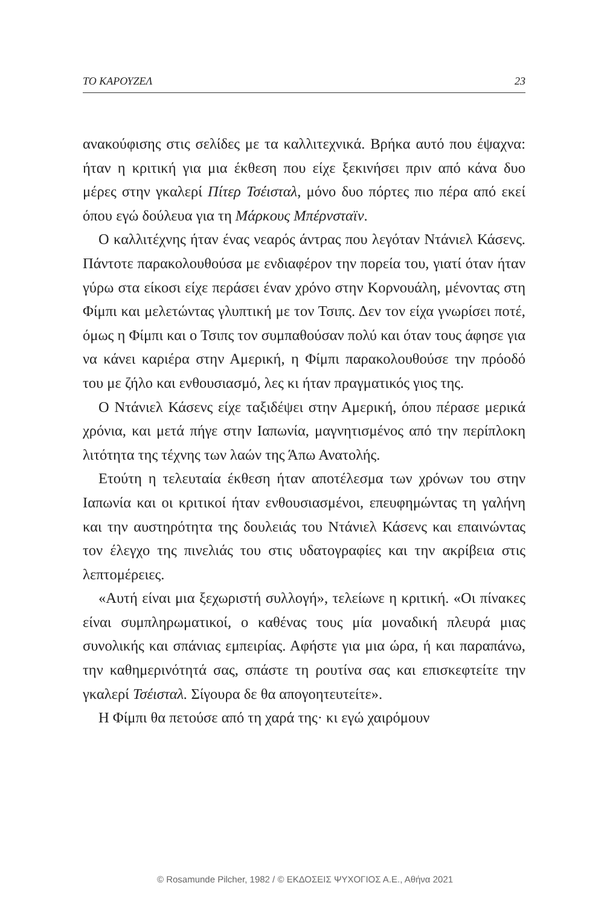ΤΟ ΚΑΡΟΥΖΕΛ 23
ανακούφισης στις σελίδες με τα καλλιτεχνικά. Βρήκα αυτό που έψαχνα: ήταν η κριτική για μια έκθεση που είχε ξεκινήσει πριν από κάνα δυο μέρες στην γκαλερί Πίτερ Τσέισταλ, μόνο δυο πόρτες πιο πέρα από εκεί όπου εγώ δούλευα για τη Μάρκους Μπέρνσταϊν.
Ο καλλιτέχνης ήταν ένας νεαρός άντρας που λεγόταν Ντάνιελ Κάσενς. Πάντοτε παρακολουθούσα με ενδιαφέρον την πορεία του, γιατί όταν ήταν γύρω στα είκοσι είχε περάσει έναν χρόνο στην Κορνουάλη, μένοντας στη Φίμπι και μελετώντας γλυπτική με τον Τσιπς. Δεν τον είχα γνωρίσει ποτέ, όμως η Φίμπι και ο Τσιπς τον συμπαθούσαν πολύ και όταν τους άφησε για να κάνει καριέρα στην Αμερική, η Φίμπι παρακολουθούσε την πρόοδό του με ζήλο και ενθουσιασμό, λες κι ήταν πραγματικός γιος της.
Ο Ντάνιελ Κάσενς είχε ταξιδέψει στην Αμερική, όπου πέρασε μερικά χρόνια, και μετά πήγε στην Ιαπωνία, μαγνητισμένος από την περίπλοκη λιτότητα της τέχνης των λαών της Άπω Ανατολής.
Ετούτη η τελευταία έκθεση ήταν αποτέλεσμα των χρόνων του στην Ιαπωνία και οι κριτικοί ήταν ενθουσιασμένοι, επευφημώντας τη γαλήνη και την αυστηρότητα της δουλειάς του Ντάνιελ Κάσενς και επαινώντας τον έλεγχο της πινελιάς του στις υδατογραφίες και την ακρίβεια στις λεπτομέρειες.
«Αυτή είναι μια ξεχωριστή συλλογή», τελείωνε η κριτική. «Οι πίνακες είναι συμπληρωματικοί, ο καθένας τους μία μοναδική πλευρά μιας συνολικής και σπάνιας εμπειρίας. Αφήστε για μια ώρα, ή και παραπάνω, την καθημερινότητά σας, σπάστε τη ρουτίνα σας και επισκεφτείτε την γκαλερί Τσέισταλ. Σίγουρα δε θα απογοητευτείτε».
Η Φίμπι θα πετούσε από τη χαρά της· κι εγώ χαιρόμουν
© Rosamunde Pilcher, 1982 / © ΕΚΔΟΣΕΙΣ ΨΥΧΟΓΙΟΣ Α.Ε., Αθήνα 2021